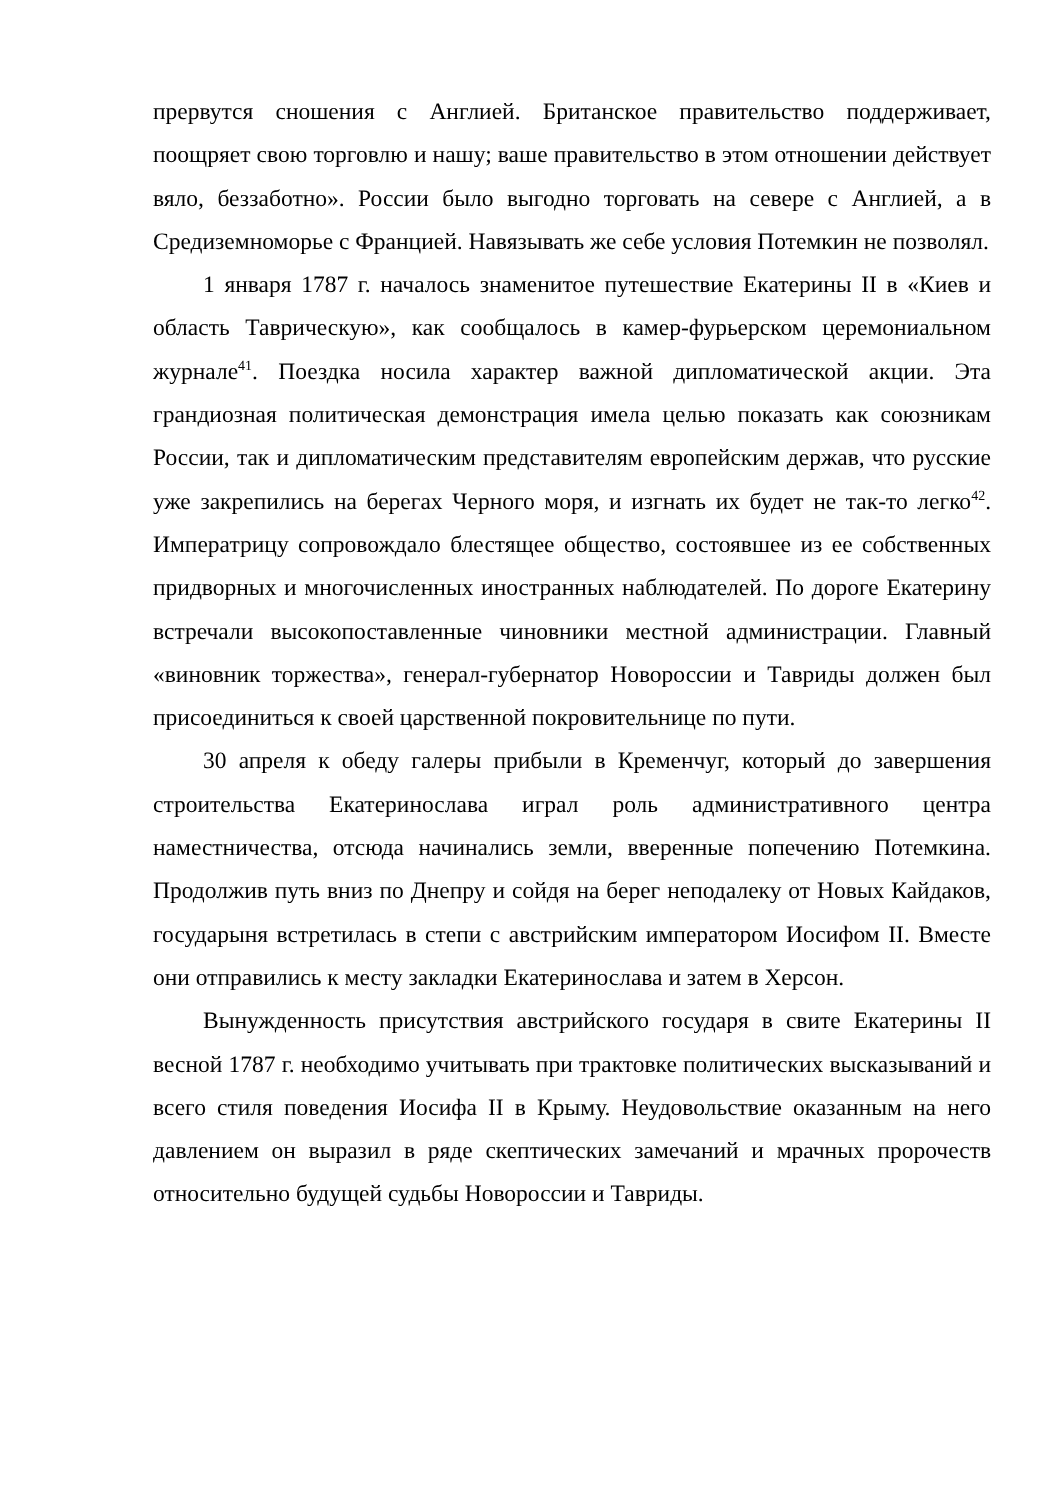прервутся сношения с Англией. Британское правительство поддерживает, поощряет свою торговлю и нашу; ваше правительство в этом отношении действует вяло, беззаботно». России было выгодно торговать на севере с Англией, а в Средиземноморье с Францией. Навязывать же себе условия Потемкин не позволял.
1 января 1787 г. началось знаменитое путешествие Екатерины II в «Киев и область Таврическую», как сообщалось в камер-фурьерском церемониальном журнале<sup>41</sup>. Поездка носила характер важной дипломатической акции. Эта грандиозная политическая демонстрация имела целью показать как союзникам России, так и дипломатическим представителям европейским держав, что русские уже закрепились на берегах Черного моря, и изгнать их будет не так-то легко<sup>42</sup>. Императрицу сопровождало блестящее общество, состоявшее из ее собственных придворных и многочисленных иностранных наблюдателей. По дороге Екатерину встречали высокопоставленные чиновники местной администрации. Главный «виновник торжества», генерал-губернатор Новороссии и Тавриды должен был присоединиться к своей царственной покровительнице по пути.
30 апреля к обеду галеры прибыли в Кременчуг, который до завершения строительства Екатеринослава играл роль административного центра наместничества, отсюда начинались земли, вверенные попечению Потемкина. Продолжив путь вниз по Днепру и сойдя на берег неподалеку от Новых Кайдаков, государыня встретилась в степи с австрийским императором Иосифом II. Вместе они отправились к месту закладки Екатеринослава и затем в Херсон.
Вынужденность присутствия австрийского государя в свите Екатерины II весной 1787 г. необходимо учитывать при трактовке политических высказываний и всего стиля поведения Иосифа II в Крыму. Неудовольствие оказанным на него давлением он выразил в ряде скептических замечаний и мрачных пророчеств относительно будущей судьбы Новороссии и Тавриды.